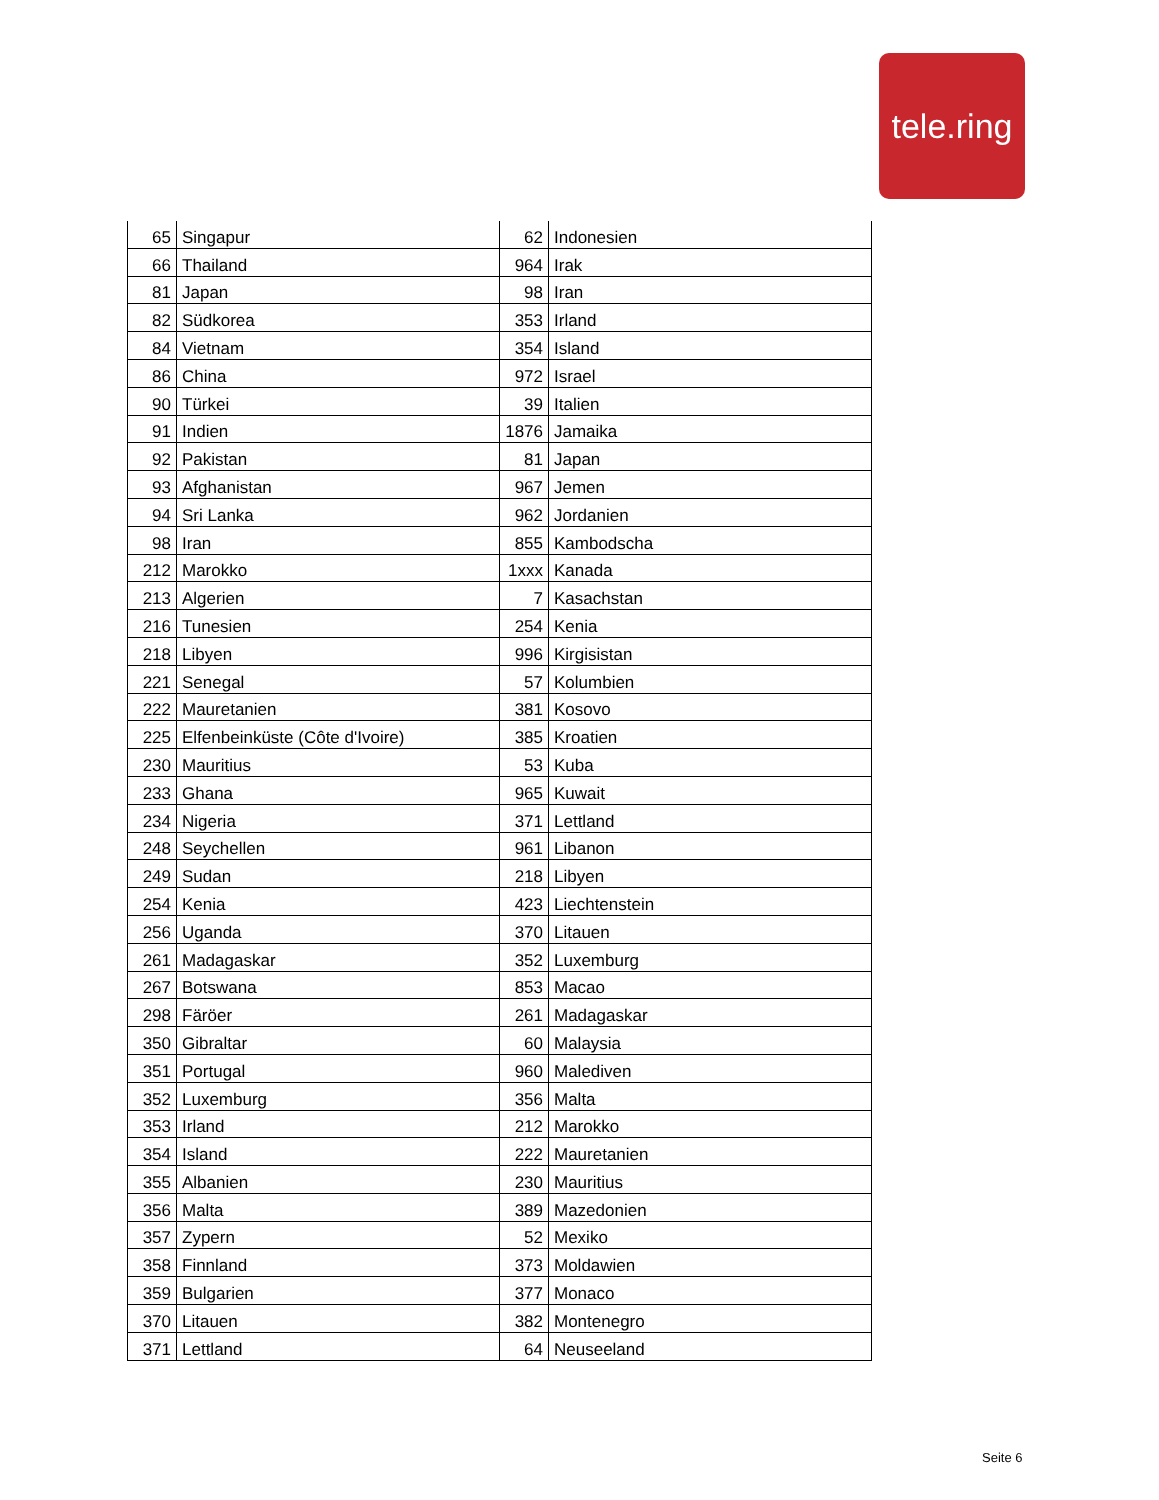tele.ring
| 65 | Singapur | 62 | Indonesien |
| 66 | Thailand | 964 | Irak |
| 81 | Japan | 98 | Iran |
| 82 | Südkorea | 353 | Irland |
| 84 | Vietnam | 354 | Island |
| 86 | China | 972 | Israel |
| 90 | Türkei | 39 | Italien |
| 91 | Indien | 1876 | Jamaika |
| 92 | Pakistan | 81 | Japan |
| 93 | Afghanistan | 967 | Jemen |
| 94 | Sri Lanka | 962 | Jordanien |
| 98 | Iran | 855 | Kambodscha |
| 212 | Marokko | 1xxx | Kanada |
| 213 | Algerien | 7 | Kasachstan |
| 216 | Tunesien | 254 | Kenia |
| 218 | Libyen | 996 | Kirgisistan |
| 221 | Senegal | 57 | Kolumbien |
| 222 | Mauretanien | 381 | Kosovo |
| 225 | Elfenbeinküste (Côte d'Ivoire) | 385 | Kroatien |
| 230 | Mauritius | 53 | Kuba |
| 233 | Ghana | 965 | Kuwait |
| 234 | Nigeria | 371 | Lettland |
| 248 | Seychellen | 961 | Libanon |
| 249 | Sudan | 218 | Libyen |
| 254 | Kenia | 423 | Liechtenstein |
| 256 | Uganda | 370 | Litauen |
| 261 | Madagaskar | 352 | Luxemburg |
| 267 | Botswana | 853 | Macao |
| 298 | Färöer | 261 | Madagaskar |
| 350 | Gibraltar | 60 | Malaysia |
| 351 | Portugal | 960 | Malediven |
| 352 | Luxemburg | 356 | Malta |
| 353 | Irland | 212 | Marokko |
| 354 | Island | 222 | Mauretanien |
| 355 | Albanien | 230 | Mauritius |
| 356 | Malta | 389 | Mazedonien |
| 357 | Zypern | 52 | Mexiko |
| 358 | Finnland | 373 | Moldawien |
| 359 | Bulgarien | 377 | Monaco |
| 370 | Litauen | 382 | Montenegro |
| 371 | Lettland | 64 | Neuseeland |
Seite 6